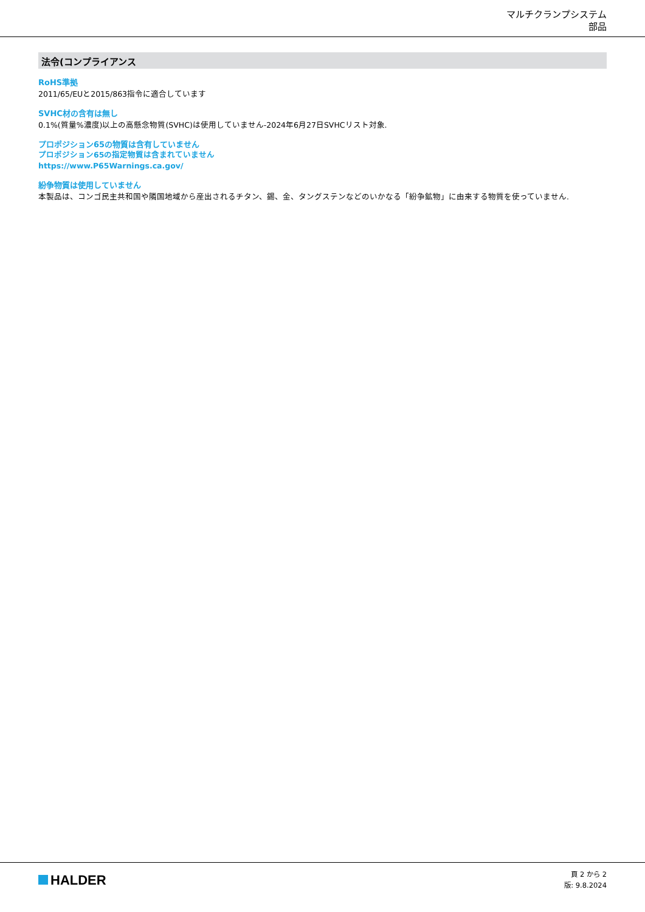マルチクランプシステム
部品
法令(コンプライアンス
RoHS準拠
2011/65/EUと2015/863指令に適合しています
SVHC材の含有は無し
0.1%(質量%濃度)以上の高懸念物質(SVHC)は使用していません-2024年6月27日SVHCリスト対象.
プロポジション65の物質は含有していません
プロポジション65の指定物質は含まれていません
https://www.P65Warnings.ca.gov/
紛争物質は使用していません
本製品は、コンゴ民主共和国や隣国地域から産出されるチタン、錫、金、タングステンなどのいかなる「紛争鉱物」に由来する物質を使っていません.
HALDER
頁 2 から 2
版: 9.8.2024